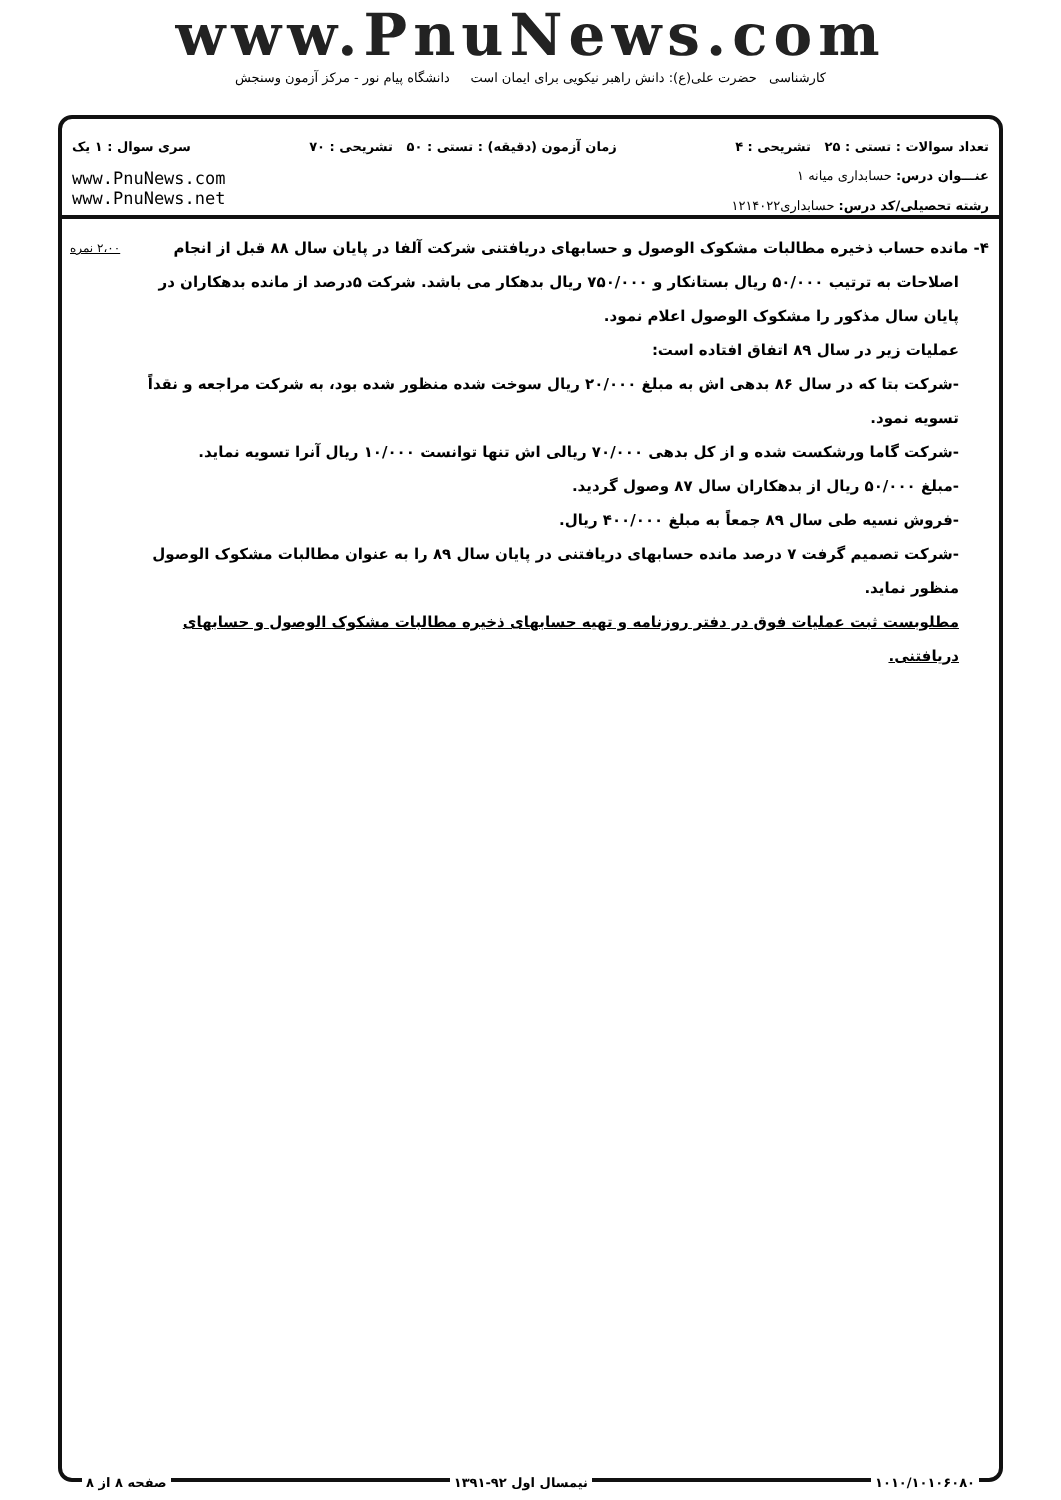www.PnuNews.com
کارشناسی حضرت علی(ع): دانش راهبر نیکویی برای ایمان است دانشگاه پیام نور - مرکز آزمون وسنجش
تعداد سوالات : تستی : ۲۵ تشریحی : ۴ زمان آزمون (دقیقه) : تستی : ۵۰ تشریحی : ۷۰ سری سوال : ۱ یک
عنـــوان درس: حسابداری میانه ۱
رشته تحصیلی/کد درس: حسابداری۱۲۱۴۰۲۲
www.PnuNews.com
www.PnuNews.net
۲،۰۰ نمره ۴- مانده حساب ذخیره مطالبات مشکوک الوصول و حسابهای دریافتنی شرکت آلفا در پایان سال ۸۸ قبل از انجام
اصلاحات به ترتیب ۵۰/۰۰۰ ریال بستانکار و ۷۵۰/۰۰۰ ریال بدهکار می باشد. شرکت ۵درصد از مانده بدهکاران در پایان سال مذکور را مشکوک الوصول اعلام نمود.
عملیات زیر در سال ۸۹ اتفاق افتاده است:
-شرکت بتا که در سال ۸۶ بدهی اش به مبلغ ۲۰/۰۰۰ ریال سوخت شده منظور شده بود، به شرکت مراجعه و نقداً تسویه نمود.
-شرکت گاما ورشکست شده و از کل بدهی ۷۰/۰۰۰ ریالی اش تنها توانست ۱۰/۰۰۰ ریال آنرا تسویه نماید.
-مبلغ ۵۰/۰۰۰ ریال از بدهکاران سال ۸۷ وصول گردید.
-فروش نسیه طی سال ۸۹ جمعاً به مبلغ ۴۰۰/۰۰۰ ریال.
-شرکت تصمیم گرفت ۷ درصد مانده حسابهای دریافتنی در پایان سال ۸۹ را به عنوان مطالبات مشکوک الوصول منظور نماید.
مطلوبست ثبت عملیات فوق در دفتر روزنامه و تهیه حسابهای ذخیره مطالبات مشکوک الوصول و حسابهای دریافتنی.
۱۰۱۰/۱۰۱۰۶۰۸۰ نیمسال اول ۹۲-۱۳۹۱ صفحه ۸ از ۸